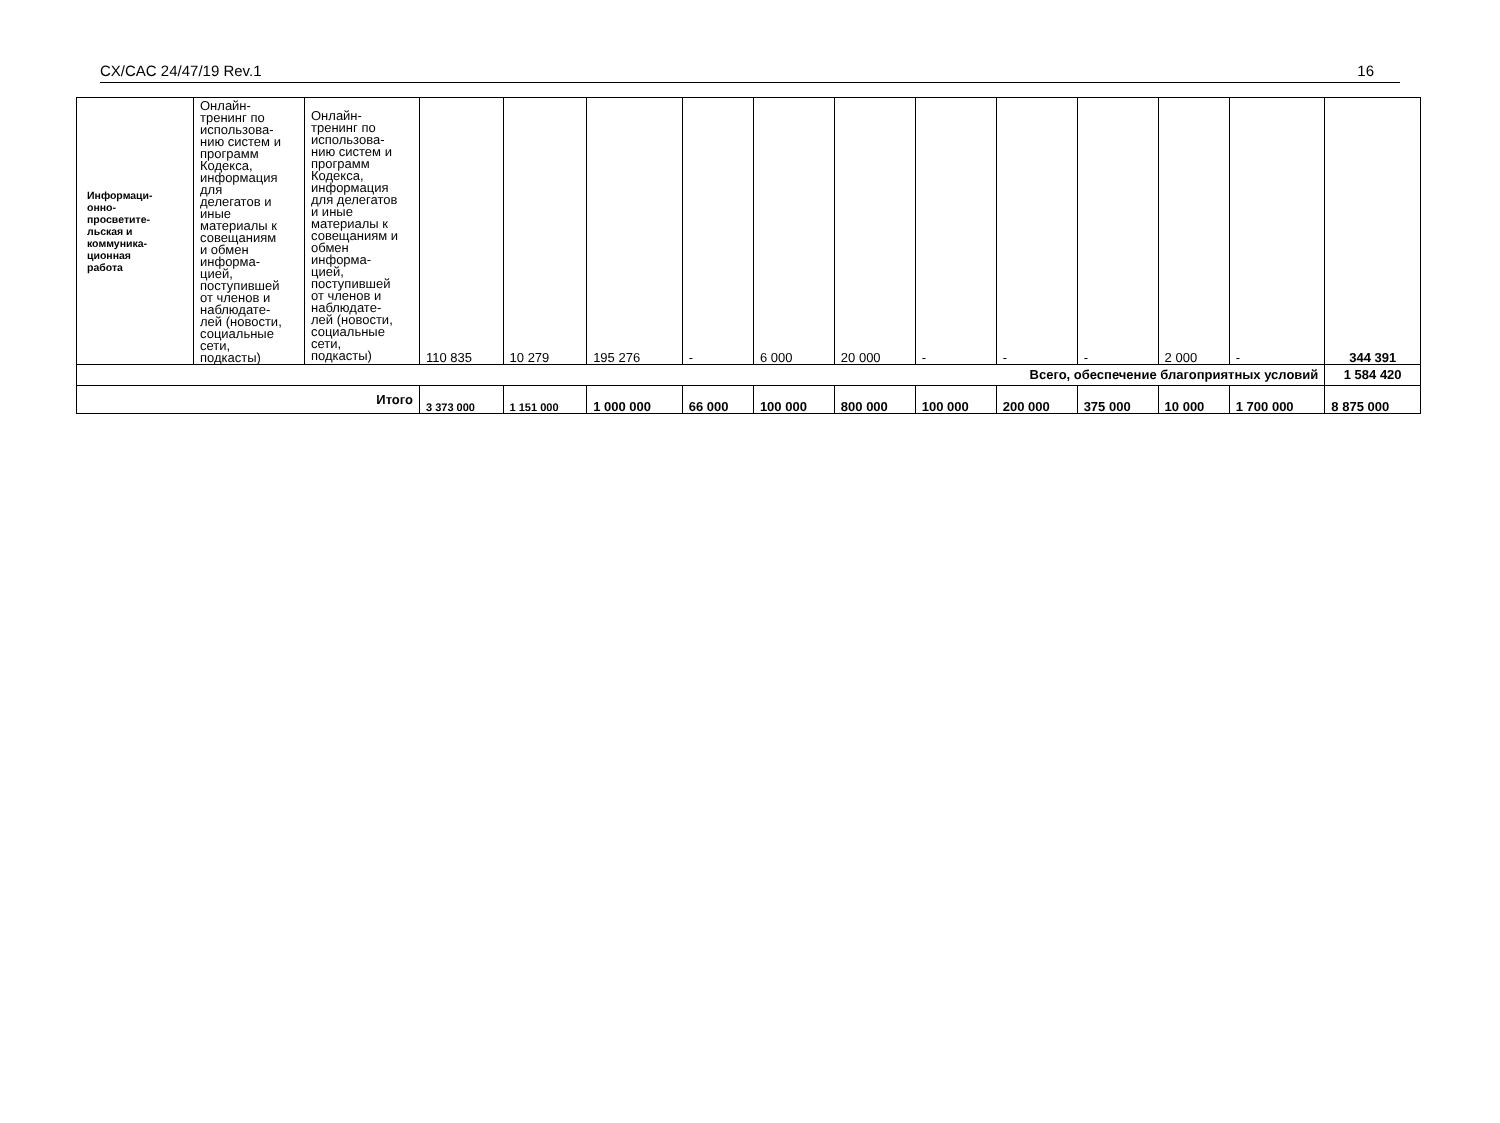CX/CAC 24/47/19 Rev.1 16
| Информаци- онно- просветите- льская и коммуника- ционная работа | Онлайн- тренинг по использова- нию систем и программ Кодекса, информация для делегатов и иные материалы к совещаниям и обмен информа- цией, поступившей от членов и наблюдате- лей (новости, социальные сети, подкасты) | Онлайн- тренинг по использова- нию систем и программ Кодекса, информация для делегатов и иные материалы к совещаниям и обмен информа- цией, поступившей от членов и наблюдате- лей (новости, социальные сети, подкасты) | 110 835 | 10 279 | 195 276 | - | 6 000 | 20 000 | - | - | - | 2 000 | - | 344 391 |
| Всего, обеспечение благоприятных условий | | | | | | | | | | | | | | 1 584 420 |
| Итого | | | 3 373 000 | 1 151 000 | 1 000 000 | 66 000 | 100 000 | 800 000 | 100 000 | 200 000 | 375 000 | 10 000 | 1 700 000 | 8 875 000 |